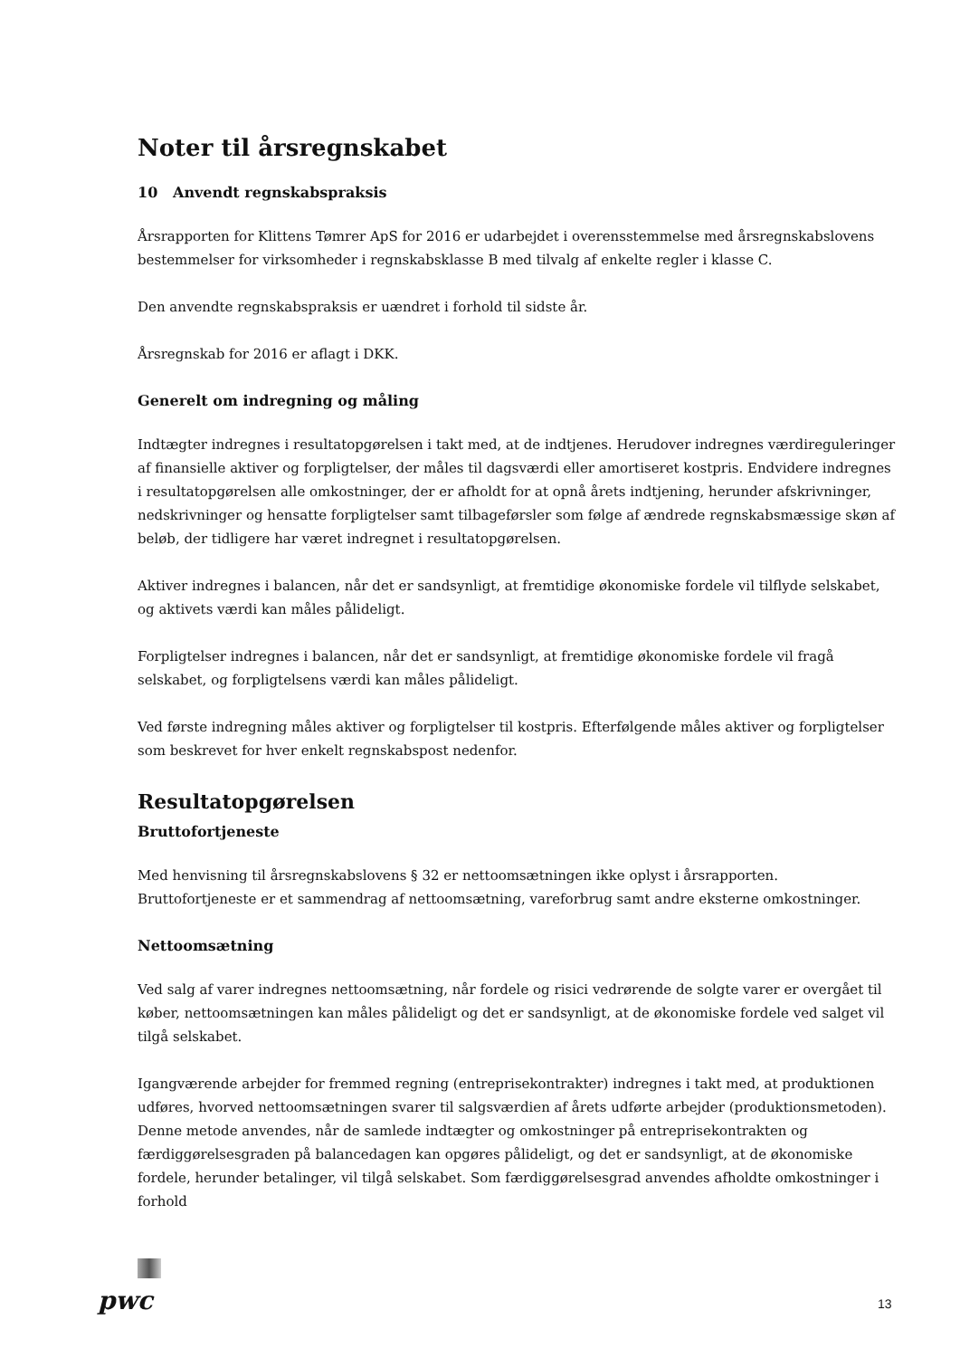Noter til årsregnskabet
10 Anvendt regnskabspraksis
Årsrapporten for Klittens Tømrer ApS for 2016 er udarbejdet i overensstemmelse med årsregnskabslovens bestemmelser for virksomheder i regnskabsklasse B med tilvalg af enkelte regler i klasse C.
Den anvendte regnskabspraksis er uændret i forhold til sidste år.
Årsregnskab for 2016 er aflagt i DKK.
Generelt om indregning og måling
Indtægter indregnes i resultatopgørelsen i takt med, at de indtjenes. Herudover indregnes værdireguleringer af finansielle aktiver og forpligtelser, der måles til dagsværdi eller amortiseret kostpris. Endvidere indregnes i resultatopgørelsen alle omkostninger, der er afholdt for at opnå årets indtjening, herunder afskrivninger, nedskrivninger og hensatte forpligtelser samt tilbageførsler som følge af ændrede regnskabsmæssige skøn af beløb, der tidligere har været indregnet i resultatopgørelsen.
Aktiver indregnes i balancen, når det er sandsynligt, at fremtidige økonomiske fordele vil tilflyde selskabet, og aktivets værdi kan måles pålideligt.
Forpligtelser indregnes i balancen, når det er sandsynligt, at fremtidige økonomiske fordele vil fragå selskabet, og forpligtelsens værdi kan måles pålideligt.
Ved første indregning måles aktiver og forpligtelser til kostpris. Efterfølgende måles aktiver og forpligtelser som beskrevet for hver enkelt regnskabspost nedenfor.
Resultatopgørelsen
Bruttofortjeneste
Med henvisning til årsregnskabslovens § 32 er nettoomsætningen ikke oplyst i årsrapporten. Bruttofortjeneste er et sammendrag af nettoomsætning, vareforbrug samt andre eksterne omkostninger.
Nettoomsætning
Ved salg af varer indregnes nettoomsætning, når fordele og risici vedrørende de solgte varer er overgået til køber, nettoomsætningen kan måles pålideligt og det er sandsynligt, at de økonomiske fordele ved salget vil tilgå selskabet.
Igangværende arbejder for fremmed regning (entreprisekontrakter) indregnes i takt med, at produktionen udføres, hvorved nettoomsætningen svarer til salgsværdien af årets udførte arbejder (produktionsmetoden). Denne metode anvendes, når de samlede indtægter og omkostninger på entreprisekontrakten og færdiggørelsesgraden på balancedagen kan opgøres pålideligt, og det er sandsynligt, at de økonomiske fordele, herunder betalinger, vil tilgå selskabet. Som færdiggørelsesgrad anvendes afholdte omkostninger i forhold
pwc 13